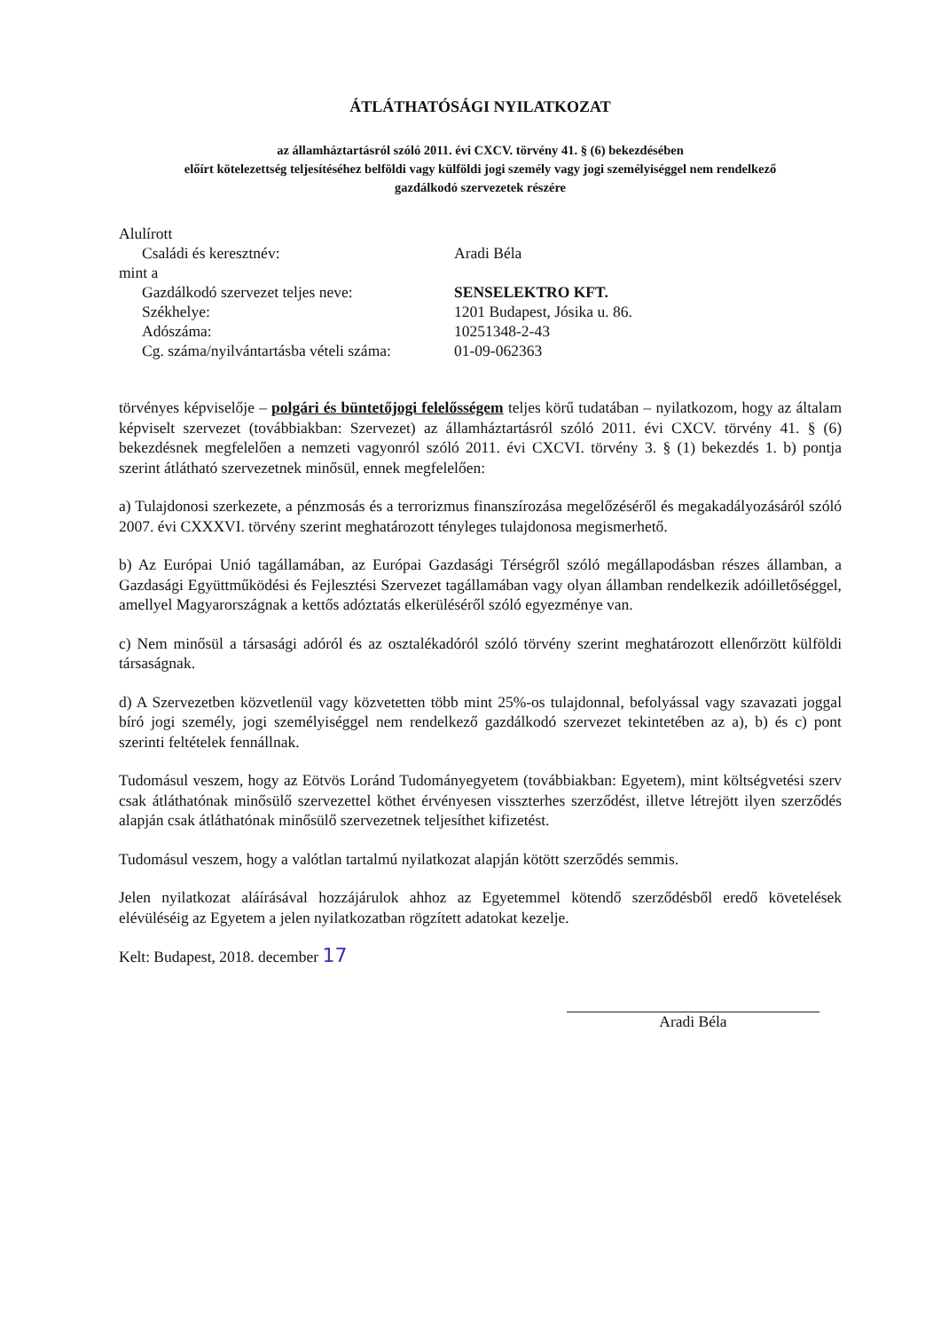ÁTLÁTHATÓSÁGI NYILATKOZAT
az államháztartásról szóló 2011. évi CXCV. törvény 41. § (6) bekezdésében
előírt kötelezettség teljesítéséhez belföldi vagy külföldi jogi személy vagy jogi személyiséggel nem rendelkező
gazdálkodó szervezetek részére
Alulírott
| Családi és keresztnév: | Aradi Béla |
mint a
| Gazdálkodó szervezet teljes neve: | SENSELEKTRO KFT. |
| Székhelye: | 1201 Budapest, Jósika u. 86. |
| Adószáma: | 10251348-2-43 |
| Cg. száma/nyilvántartásba vételi száma: | 01-09-062363 |
törvényes képviselője – polgári és büntetőjogi felelősségem teljes körű tudatában – nyilatkozom, hogy az általam képviselt szervezet (továbbiakban: Szervezet) az államháztartásról szóló 2011. évi CXCV. törvény 41. § (6) bekezdésnek megfelelően a nemzeti vagyonról szóló 2011. évi CXCVI. törvény 3. § (1) bekezdés 1. b) pontja szerint átlátható szervezetnek minősül, ennek megfelelően:
a) Tulajdonosi szerkezete, a pénzmosás és a terrorizmus finanszírozása megelőzéséről és megakadályozásáról szóló 2007. évi CXXXVI. törvény szerint meghatározott tényleges tulajdonosa megismerhető.
b) Az Európai Unió tagállamában, az Európai Gazdasági Térségről szóló megállapodásban részes államban, a Gazdasági Együttműködési és Fejlesztési Szervezet tagállamában vagy olyan államban rendelkezik adóilletőséggel, amellyel Magyarországnak a kettős adóztatás elkerüléséről szóló egyezménye van.
c) Nem minősül a társasági adóról és az osztalékadóról szóló törvény szerint meghatározott ellenőrzött külföldi társaságnak.
d) A Szervezetben közvetlenül vagy közvetetten több mint 25%-os tulajdonnal, befolyással vagy szavazati joggal bíró jogi személy, jogi személyiséggel nem rendelkező gazdálkodó szervezet tekintetében az a), b) és c) pont szerinti feltételek fennállnak.
Tudomásul veszem, hogy az Eötvös Loránd Tudományegyetem (továbbiakban: Egyetem), mint költségvetési szerv csak átláthatónak minősülő szervezettel köthet érvényesen visszterhes szerződést, illetve létrejött ilyen szerződés alapján csak átláthatónak minősülő szervezetnek teljesíthet kifizetést.
Tudomásul veszem, hogy a valótlan tartalmú nyilatkozat alapján kötött szerződés semmis.
Jelen nyilatkozat aláírásával hozzájárulok ahhoz az Egyetemmel kötendő szerződésből eredő követelések elévüléséig az Egyetem a jelen nyilatkozatban rögzített adatokat kezelje.
Kelt: Budapest, 2018. december 17
Aradi Béla